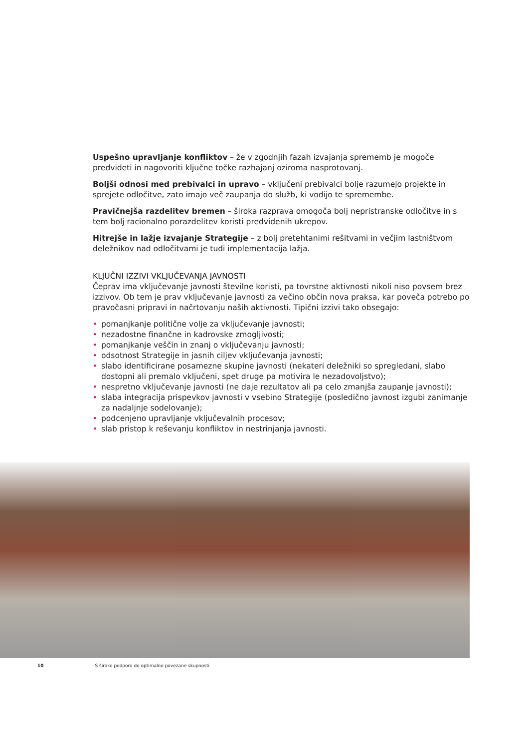Uspešno upravljanje konfliktov – že v zgodnjih fazah izvajanja sprememb je mogoče predvideti in nagovoriti ključne točke razhajanj oziroma nasprotovanj.
Boljši odnosi med prebivalci in upravo – vključeni prebivalci bolje razumejo projekte in sprejete odločitve, zato imajo več zaupanja do služb, ki vodijo te spremembe.
Pravičnejša razdelitev bremen – široka razprava omogoča bolj nepristranske odločitve in s tem bolj racionalno porazdelitev koristi predvidenih ukrepov.
Hitrejše in lažje izvajanje Strategije – z bolj pretehtanimi rešitvami in večjim lastništvom deležnikov nad odločitvami je tudi implementacija lažja.
KLJUČNI IZZIVI VKLJUČEVANJA JAVNOSTI
Čeprav ima vključevanje javnosti številne koristi, pa tovrstne aktivnosti nikoli niso povsem brez izzivov. Ob tem je prav vključevanje javnosti za večino občin nova praksa, kar poveča potrebo po pravočasni pripravi in načrtovanju naših aktivnosti. Tipični izzivi tako obsegajo:
• pomanjkanje politične volje za vključevanje javnosti;
• nezadostne finančne in kadrovske zmogljivosti;
• pomanjkanje veščin in znanj o vključevanju javnosti;
• odsotnost Strategije in jasnih ciljev vključevanja javnosti;
• slabo identificirane posamezne skupine javnosti (nekateri deležniki so spregledani, slabo dostopni ali premalo vključeni, spet druge pa motivira le nezadovoljstvo);
• nespretno vključevanje javnosti (ne daje rezultatov ali pa celo zmanjša zaupanje javnosti);
• slaba integracija prispevkov javnosti v vsebino Strategije (posledično javnost izgubi zanimanje za nadaljnje sodelovanje);
• podcenjeno upravljanje vključevalnih procesov;
• slab pristop k reševanju konfliktov in nestrinjanja javnosti.
10 S široko podporo do optimalno povezane skupnosti